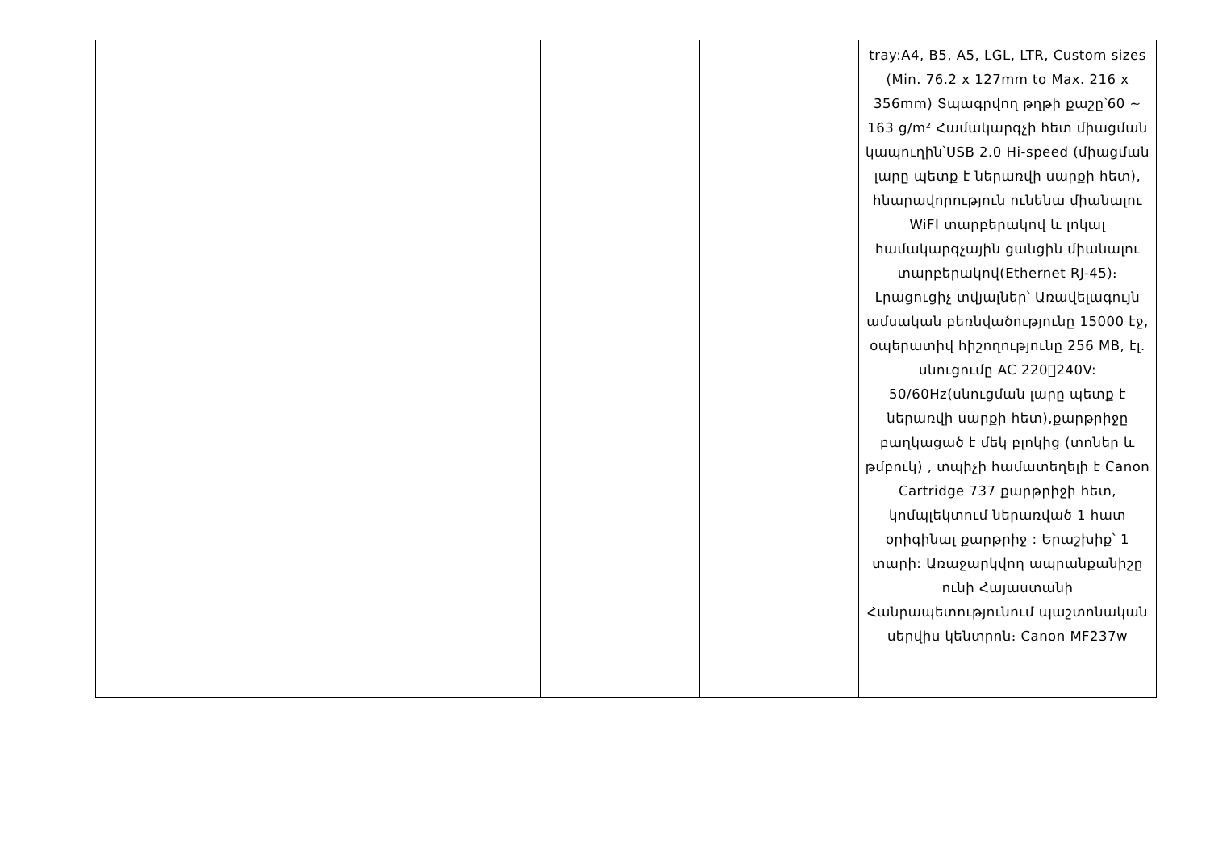| | | | | | tray:A4, B5, A5, LGL, LTR, Custom sizes (Min. 76.2 x 127mm to Max. 216 x 356mm) Տպագրվող թղթի քաշը՝60 ~ 163 g/m² Համակարգչի հետ միացման կապուղին՝USB 2.0 Hi-speed (միացման լարը պետք է ներառվի սարքի հետ), հնարավորություն ունենա միանալու WiFI տարբերակով և լոկալ համակարգչային ցանցին միանալու տարբերակով(Ethernet RJ-45)։ Լրացուցիչ տվյալներ՝ Առավելագույն ամսական բեռնվածությունը 15000 էջ, օպերատիվ հիշողությունը 256 MB, էլ. սնուցումը AC 220􏰀240V: 50/60Hz(սնուցման լարը պետք է ներառվի սարքի հետ),քարթրիջը բաղկացած է մեկ բլոկից (տոներ և թմբուկ) , տպիչի համատեղելի է Canon Cartridge 737 քարթրիջի հետ, կոմպլեկտում ներառված 1 հատ օրիգինալ քարթրիջ : Երաշխիք՝ 1 տարի: Առաջարկվող ապրանքանիշը ունի Հայաստանի Հանրապետությունում պաշտոնական սերվիս կենտրոն։ Canon MF237w |